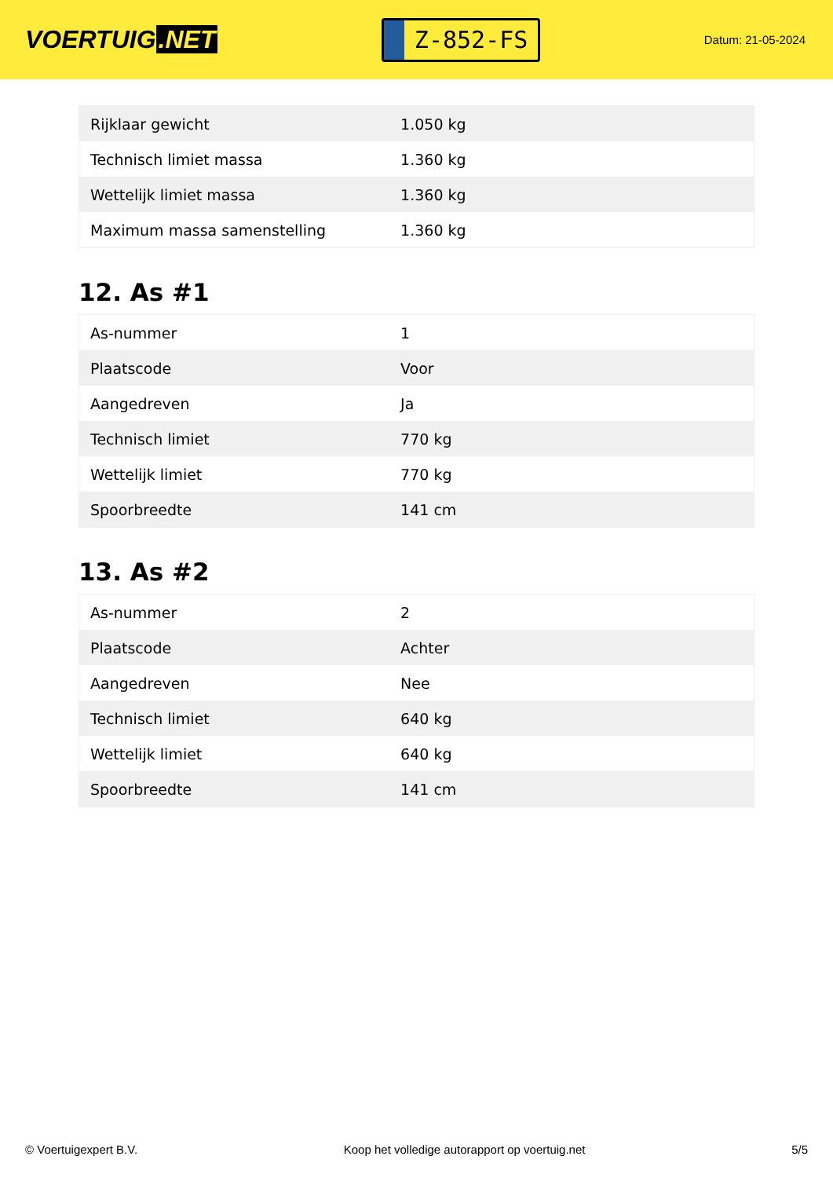VOERTUIG.NET
Z-852-FS
Datum: 21-05-2024
| Rijklaar gewicht | 1.050 kg |
| Technisch limiet massa | 1.360 kg |
| Wettelijk limiet massa | 1.360 kg |
| Maximum massa samenstelling | 1.360 kg |
12. As #1
| As-nummer | 1 |
| Plaatscode | Voor |
| Aangedreven | Ja |
| Technisch limiet | 770 kg |
| Wettelijk limiet | 770 kg |
| Spoorbreedte | 141 cm |
13. As #2
| As-nummer | 2 |
| Plaatscode | Achter |
| Aangedreven | Nee |
| Technisch limiet | 640 kg |
| Wettelijk limiet | 640 kg |
| Spoorbreedte | 141 cm |
© Voertuigexpert B.V. Koop het volledige autorapport op voertuig.net 5/5